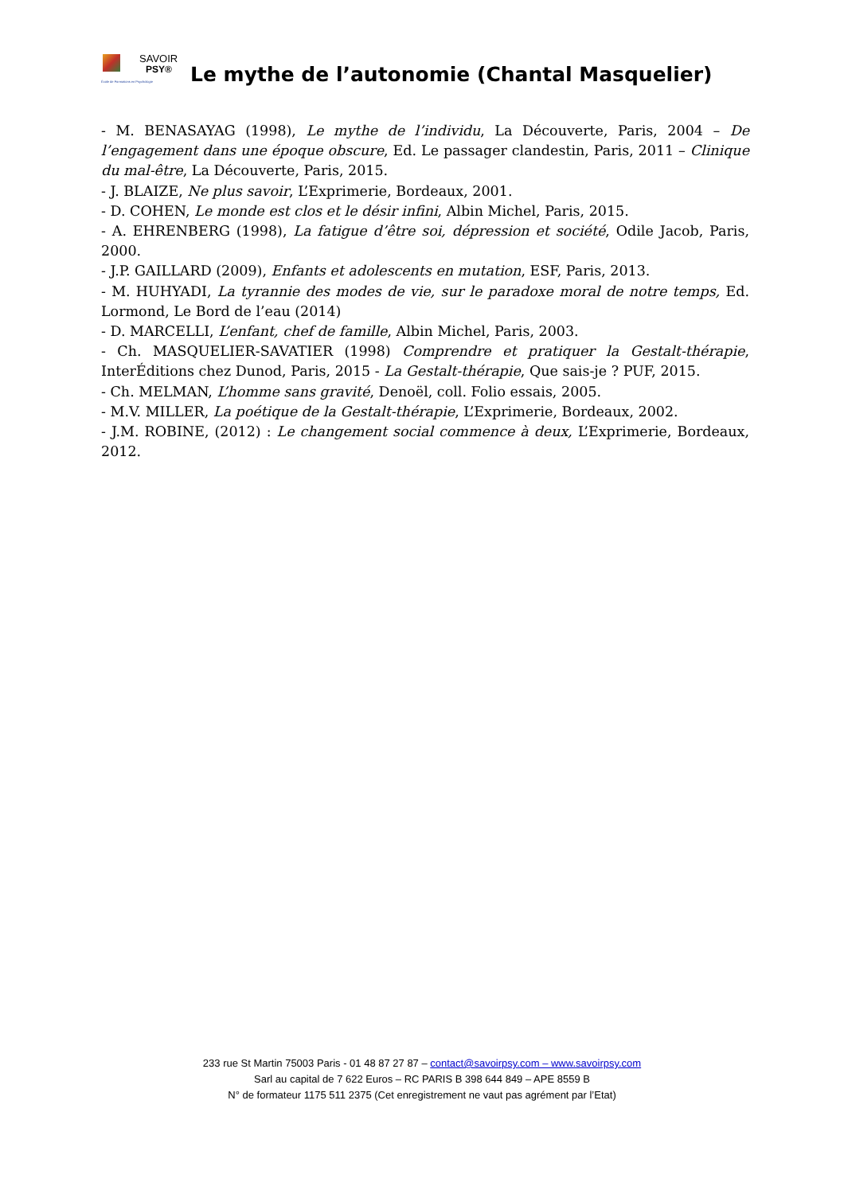SAVOIR
PSY®
École de Formations en Psychologie
Le mythe de l’autonomie (Chantal Masquelier)
- M. BENASAYAG (1998), Le mythe de l’individu, La Découverte, Paris, 2004 – De l’engagement dans une époque obscure, Ed. Le passager clandestin, Paris, 2011 – Clinique du mal-être, La Découverte, Paris, 2015.
- J. BLAIZE, Ne plus savoir, L’Exprimerie, Bordeaux, 2001.
- D. COHEN, Le monde est clos et le désir infini, Albin Michel, Paris, 2015.
- A. EHRENBERG (1998), La fatigue d’être soi, dépression et société, Odile Jacob, Paris, 2000.
- J.P. GAILLARD (2009), Enfants et adolescents en mutation, ESF, Paris, 2013.
- M. HUHYADI, La tyrannie des modes de vie, sur le paradoxe moral de notre temps, Ed. Lormond, Le Bord de l’eau (2014)
- D. MARCELLI, L’enfant, chef de famille, Albin Michel, Paris, 2003.
- Ch. MASQUELIER-SAVATIER (1998) Comprendre et pratiquer la Gestalt-thérapie, InterÉditions chez Dunod, Paris, 2015 - La Gestalt-thérapie, Que sais-je ? PUF, 2015.
- Ch. MELMAN, L’homme sans gravité, Denoël, coll. Folio essais, 2005.
- M.V. MILLER, La poétique de la Gestalt-thérapie, L’Exprimerie, Bordeaux, 2002.
- J.M. ROBINE, (2012) : Le changement social commence à deux, L’Exprimerie, Bordeaux, 2012.
233 rue St Martin 75003 Paris - 01 48 87 27 87 – contact@savoirpsy.com – www.savoirpsy.com
Sarl au capital de 7 622 Euros – RC PARIS B 398 644 849 – APE 8559 B
N° de formateur 1175 511 2375 (Cet enregistrement ne vaut pas agrément par l’Etat)